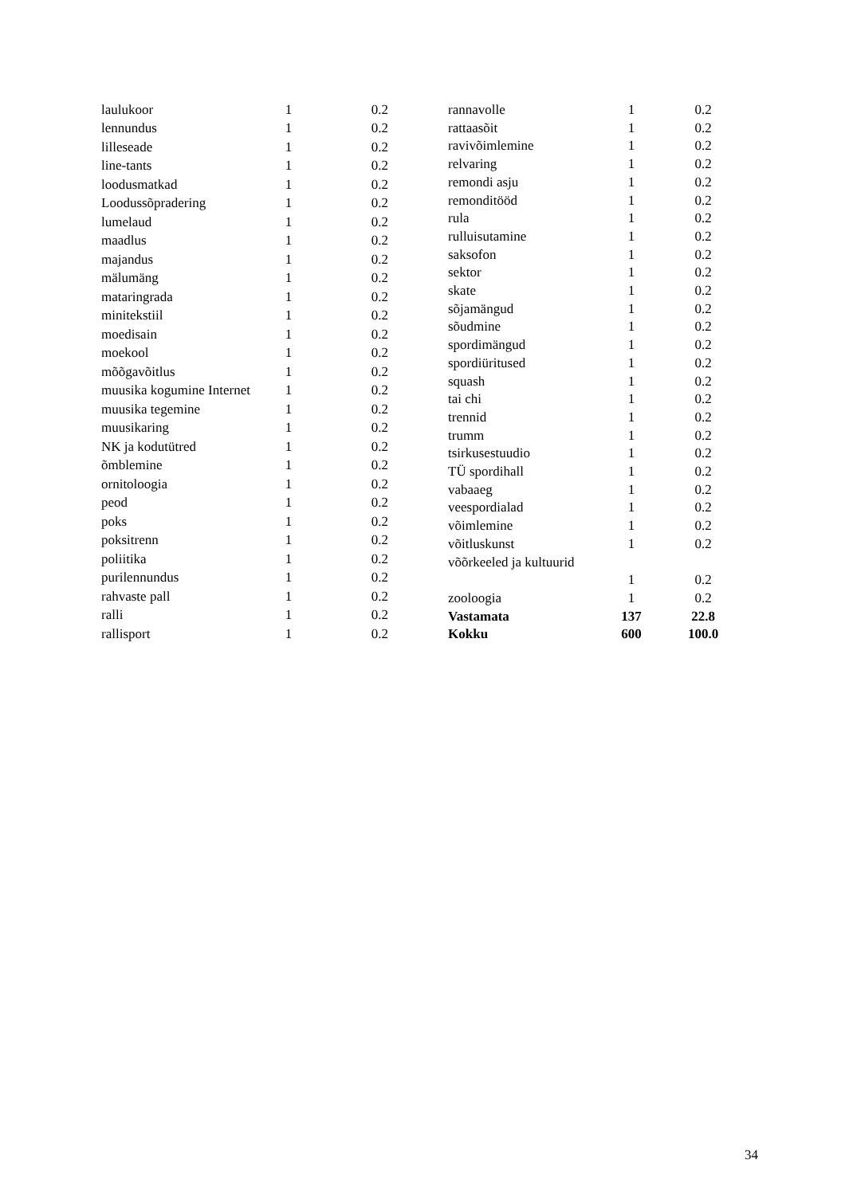| laulukoor | 1 | 0.2 |
| lennundus | 1 | 0.2 |
| lilleseade | 1 | 0.2 |
| line-tants | 1 | 0.2 |
| loodusmatkad | 1 | 0.2 |
| Loodussõpradering | 1 | 0.2 |
| lumelaud | 1 | 0.2 |
| maadlus | 1 | 0.2 |
| majandus | 1 | 0.2 |
| mälumäng | 1 | 0.2 |
| mataringrada | 1 | 0.2 |
| minitekstiil | 1 | 0.2 |
| moedisain | 1 | 0.2 |
| moekool | 1 | 0.2 |
| mõõgavõitlus | 1 | 0.2 |
| muusika kogumine Internet | 1 | 0.2 |
| muusika tegemine | 1 | 0.2 |
| muusikaring | 1 | 0.2 |
| NK ja kodutütred | 1 | 0.2 |
| õmblemine | 1 | 0.2 |
| ornitoloogia | 1 | 0.2 |
| peod | 1 | 0.2 |
| poks | 1 | 0.2 |
| poksitrenn | 1 | 0.2 |
| poliitika | 1 | 0.2 |
| purilennundus | 1 | 0.2 |
| rahvaste pall | 1 | 0.2 |
| ralli | 1 | 0.2 |
| rallisport | 1 | 0.2 |
| rannavolle | 1 | 0.2 |
| rattaasõit | 1 | 0.2 |
| ravivõimlemine | 1 | 0.2 |
| relvaring | 1 | 0.2 |
| remondi asju | 1 | 0.2 |
| remonditööd | 1 | 0.2 |
| rula | 1 | 0.2 |
| rulluisutamine | 1 | 0.2 |
| saksofon | 1 | 0.2 |
| sektor | 1 | 0.2 |
| skate | 1 | 0.2 |
| sõjamängud | 1 | 0.2 |
| sõudmine | 1 | 0.2 |
| spordimängud | 1 | 0.2 |
| spordiüritused | 1 | 0.2 |
| squash | 1 | 0.2 |
| tai chi | 1 | 0.2 |
| trennid | 1 | 0.2 |
| trumm | 1 | 0.2 |
| tsirkusestuudio | 1 | 0.2 |
| TÜ spordihall | 1 | 0.2 |
| vabaaeg | 1 | 0.2 |
| veespordialad | 1 | 0.2 |
| võimlemine | 1 | 0.2 |
| võitluskunst | 1 | 0.2 |
| võõrkeeled ja kultuurid | 1 | 0.2 |
| zooloogia | 1 | 0.2 |
| Vastamata | 137 | 22.8 |
| Kokku | 600 | 100.0 |
34